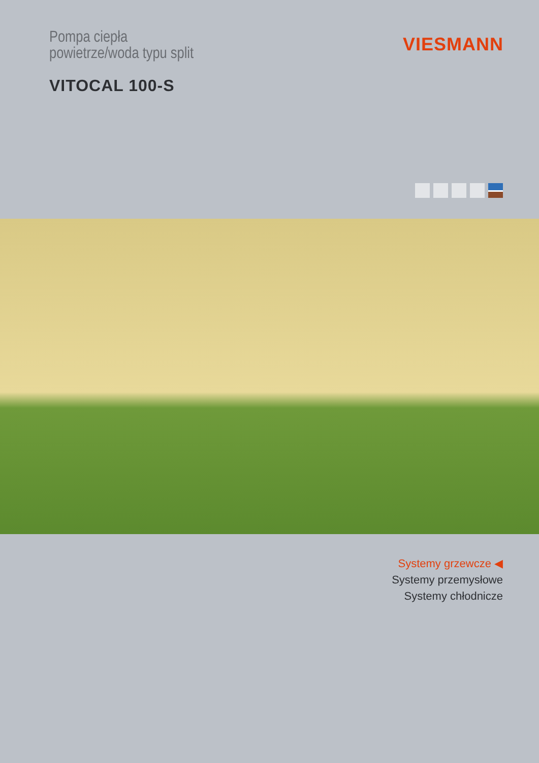Pompa ciepła
powietrze/woda typu split
VITOCAL 100-S
VIESMANN
Systemy grzewcze ◀
Systemy przemysłowe
Systemy chłodnicze